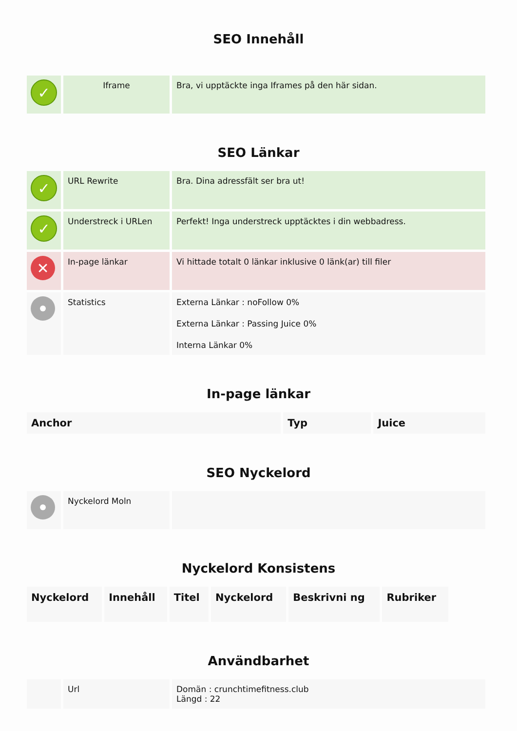SEO Innehåll
| ✓ | Iframe | Bra, vi upptäckte inga Iframes på den här sidan. |
SEO Länkar
| ✓ | URL Rewrite | Bra. Dina adressfält ser bra ut! |
| ✓ | Understreck i URLen | Perfekt! Inga understreck upptäcktes i din webbadress. |
| ✕ | In-page länkar | Vi hittade totalt 0 länkar inklusive 0 länk(ar) till filer |
| | Statistics | Externa Länkar : noFollow 0% Externa Länkar : Passing Juice 0% Interna Länkar 0% |
In-page länkar
| Anchor | Typ | Juice |
| --- | --- | --- |
SEO Nyckelord
| | Nyckelord Moln | |
Nyckelord Konsistens
| Nyckelord | Innehåll | Titel | Nyckelord | Beskrivni ng | Rubriker |
| --- | --- | --- | --- | --- | --- |
Användbarhet
| | Url | Domän : crunchtimefitness.club Längd : 22 |